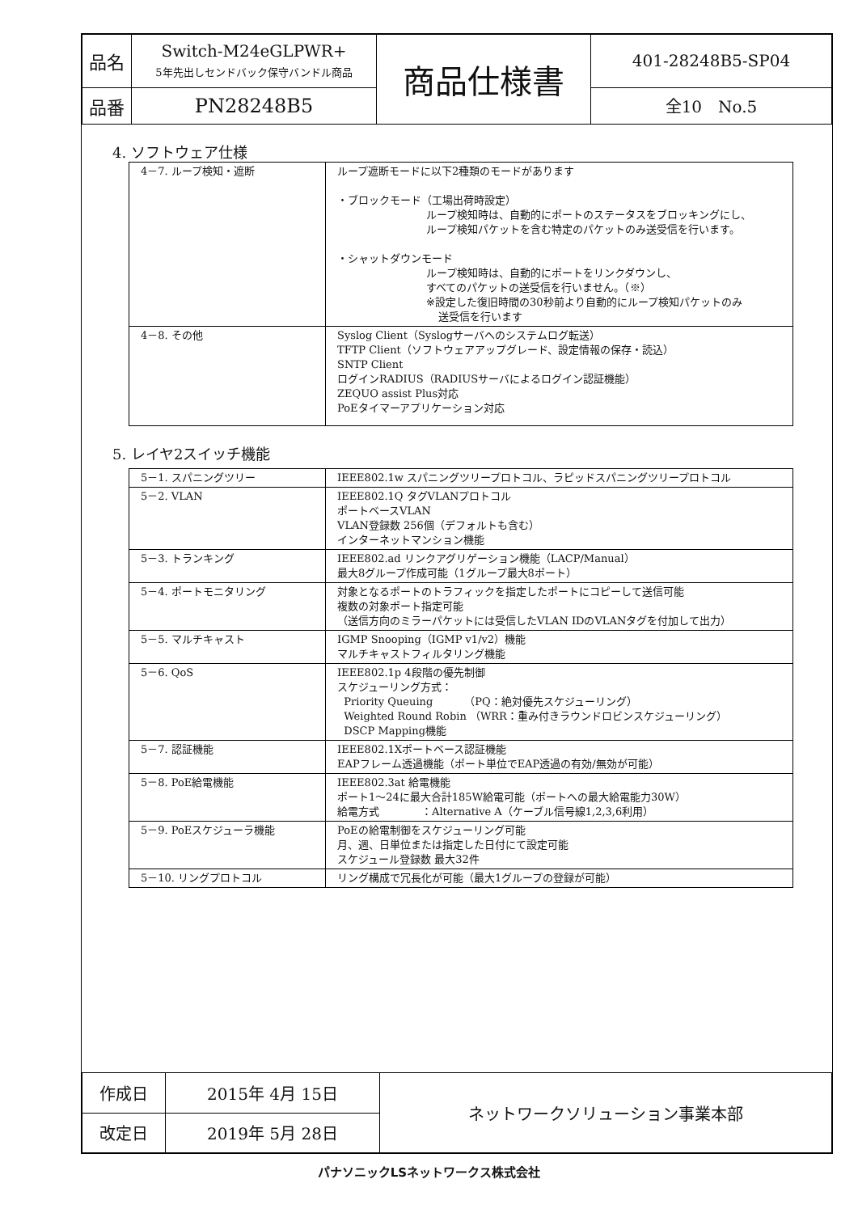| 品名 | Switch-M24eGLPWR+ 5年先出しセンドバック保守バンドル商品 | 商品仕様書 | 401-28248B5-SP04 |
| 品番 | PN28248B5 | | 全10 No.5 |
4. ソフトウェア仕様
| 4－7. ループ検知・遮断 | ループ遮断モードに以下2種類のモードがあります ・ブロックモード（工場出荷時設定） ループ検知時は、自動的にポートのステータスをブロッキングにし、 ループ検知パケットを含む特定のパケットのみ送受信を行います。 ・シャットダウンモード ループ検知時は、自動的にポートをリンクダウンし、 すべてのパケットの送受信を行いません。（※） ※設定した復旧時間の30秒前より自動的にループ検知パケットのみ 送受信を行います |
| 4－8. その他 | Syslog Client（Syslogサーバへのシステムログ転送） TFTP Client（ソフトウェアアップグレード、設定情報の保存・読込） SNTP Client ログインRADIUS（RADIUSサーバによるログイン認証機能） ZEQUO assist Plus対応 PoEタイマーアプリケーション対応 |
5. レイヤ2スイッチ機能
| 5－1. スパニングツリー | IEEE802.1w スパニングツリープロトコル、ラピッドスパニングツリープロトコル |
| 5－2. VLAN | IEEE802.1Q タグVLANプロトコル ポートベースVLAN VLAN登録数 256個（デフォルトも含む） インターネットマンション機能 |
| 5－3. トランキング | IEEE802.ad リンクアグリゲーション機能（LACP/Manual） 最大8グループ作成可能（1グループ最大8ポート） |
| 5－4. ポートモニタリング | 対象となるポートのトラフィックを指定したポートにコピーして送信可能 複数の対象ポート指定可能 （送信方向のミラーパケットには受信したVLAN IDのVLANタグを付加して出力） |
| 5－5. マルチキャスト | IGMP Snooping（IGMP v1/v2）機能 マルチキャストフィルタリング機能 |
| 5－6. QoS | IEEE802.1p 4段階の優先制御 スケジューリング方式： Priority Queuing （PQ：絶対優先スケジューリング） Weighted Round Robin （WRR：重み付きラウンドロビンスケジューリング） DSCP Mapping機能 |
| 5－7. 認証機能 | IEEE802.1Xポートベース認証機能 EAPフレーム透過機能（ポート単位でEAP透過の有効/無効が可能） |
| 5－8. PoE給電機能 | IEEE802.3at 給電機能 ポート1～24に最大合計185W給電可能（ポートへの最大給電能力30W） 給電方式 ：Alternative A（ケーブル信号線1,2,3,6利用） |
| 5－9. PoEスケジューラ機能 | PoEの給電制御をスケジューリング可能 月、週、日単位または指定した日付にて設定可能 スケジュール登録数 最大32件 |
| 5－10. リングプロトコル | リング構成で冗長化が可能（最大1グループの登録が可能） |
| 作成日 | 2015年 4月 15日 | ネットワークソリューション事業本部 |
| 改定日 | 2019年 5月 28日 | |
パナソニックLSネットワークス株式会社